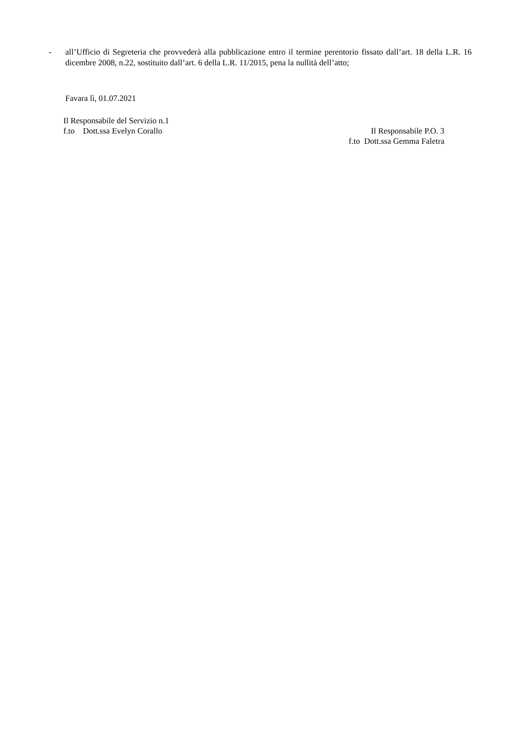- all’Ufficio di Segreteria che provvederà alla pubblicazione entro il termine perentorio fissato dall’art. 18 della L.R. 16 dicembre 2008, n.22, sostituito dall’art. 6 della L.R. 11/2015, pena la nullità dell’atto;
Favara lì, 01.07.2021
Il Responsabile del Servizio n.1
f.to Dott.ssa Evelyn Corallo
Il Responsabile P.O. 3
f.to Dott.ssa Gemma Faletra